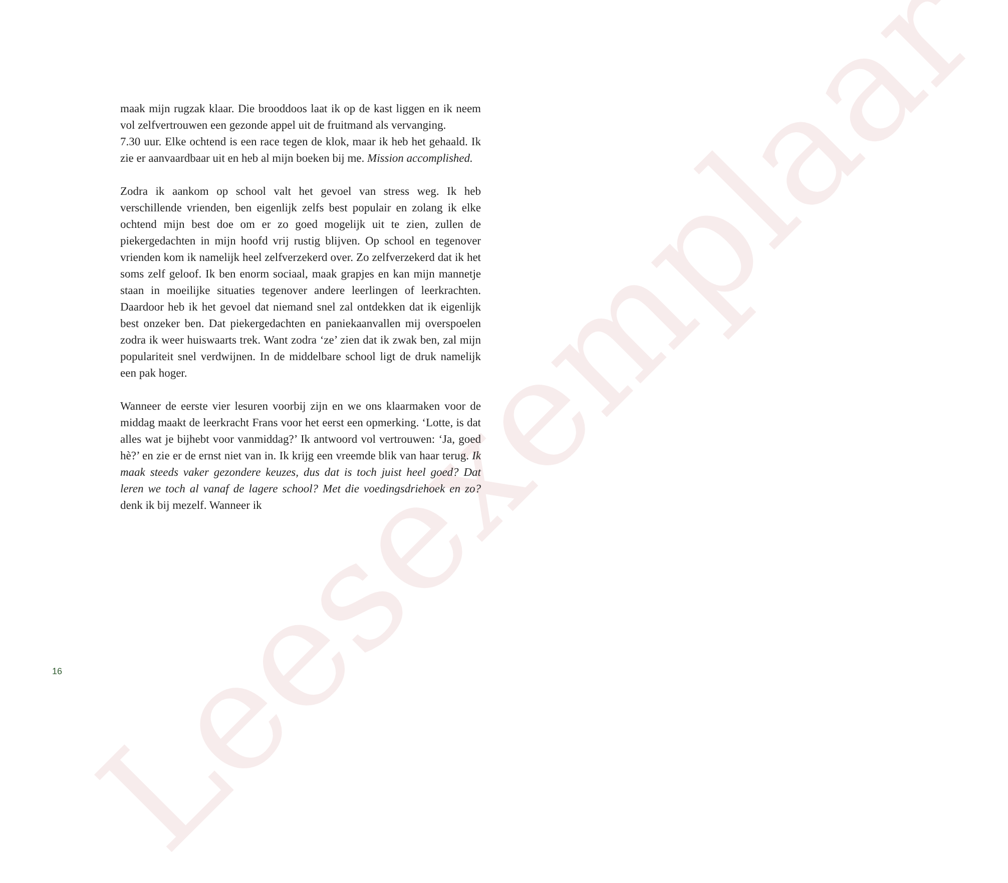Leesexemplaar
maak mijn rugzak klaar. Die brooddoos laat ik op de kast liggen en ik neem vol zelfvertrouwen een gezonde appel uit de fruitmand als vervanging.
7.30 uur. Elke ochtend is een race tegen de klok, maar ik heb het gehaald. Ik zie er aanvaardbaar uit en heb al mijn boeken bij me. Mission accomplished.
Zodra ik aankom op school valt het gevoel van stress weg. Ik heb verschillende vrienden, ben eigenlijk zelfs best populair en zolang ik elke ochtend mijn best doe om er zo goed mogelijk uit te zien, zullen de piekergedachten in mijn hoofd vrij rustig blijven. Op school en tegenover vrienden kom ik namelijk heel zelfverzekerd over. Zo zelfverzekerd dat ik het soms zelf geloof. Ik ben enorm sociaal, maak grapjes en kan mijn mannetje staan in moeilijke situaties tegenover andere leerlingen of leerkrachten. Daardoor heb ik het gevoel dat niemand snel zal ontdekken dat ik eigenlijk best onzeker ben. Dat piekergedachten en paniekaanvallen mij overspoelen zodra ik weer huiswaarts trek. Want zodra ‘ze’ zien dat ik zwak ben, zal mijn populariteit snel verdwijnen. In de middelbare school ligt de druk namelijk een pak hoger.
Wanneer de eerste vier lesuren voorbij zijn en we ons klaarmaken voor de middag maakt de leerkracht Frans voor het eerst een opmerking. ‘Lotte, is dat alles wat je bijhebt voor vanmiddag?’ Ik antwoord vol vertrouwen: ‘Ja, goed hè?’ en zie er de ernst niet van in. Ik krijg een vreemde blik van haar terug. Ik maak steeds vaker gezondere keuzes, dus dat is toch juist heel goed? Dat leren we toch al vanaf de lagere school? Met die voedingsdriehoek en zo? denk ik bij mezelf. Wanneer ik
16